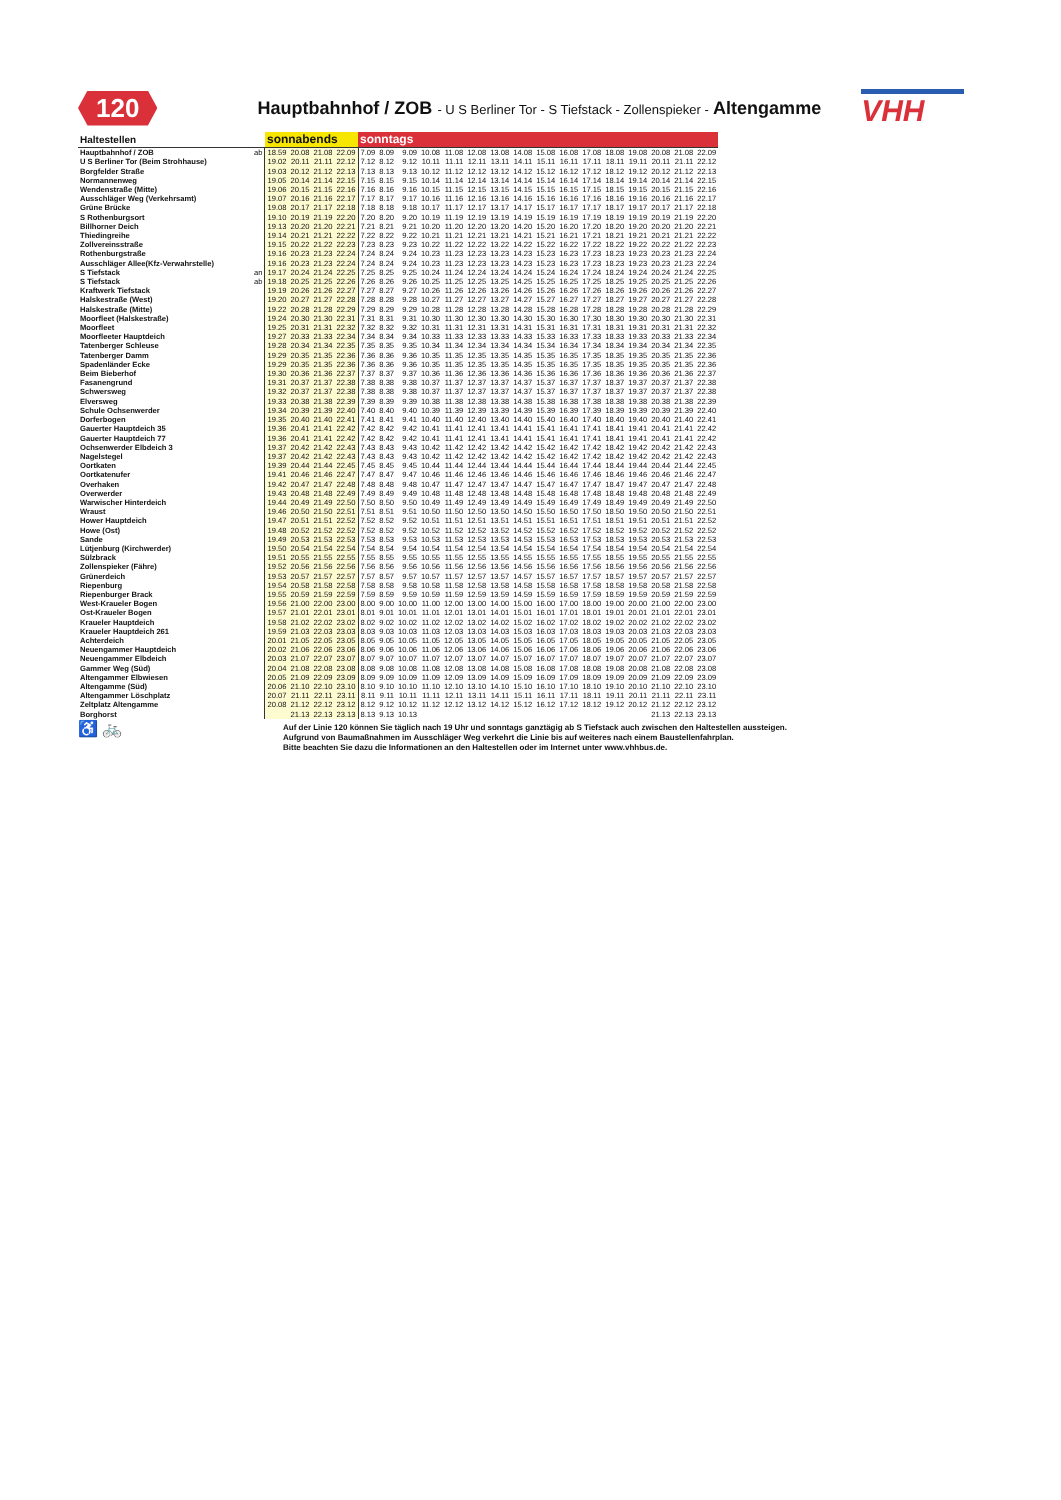120
Hauptbahnhof / ZOB - U S Berliner Tor - S Tiefstack - Zollenspieker - Altengamme
VHH
| Haltestellen | | sonnabends | | | | sonntags | | | | | | | | | | | | | | | |
| --- | --- | --- | --- | --- | --- | --- | --- | --- | --- | --- | --- | --- | --- | --- | --- | --- | --- | --- | --- | --- | --- |
| Hauptbahnhof / ZOB | ab | 18.59 | 20.08 | 21.08 | 22.09 | 7.09 | 8.09 | 9.09 | 10.08 | 11.08 | 12.08 | 13.08 | 14.08 | 15.08 | 16.08 | 17.08 | 18.08 | 19.08 | 20.08 | 21.08 | 22.09 |
| U S Berliner Tor (Beim Strohhause) | | 19.02 | 20.11 | 21.11 | 22.12 | 7.12 | 8.12 | 9.12 | 10.11 | 11.11 | 12.11 | 13.11 | 14.11 | 15.11 | 16.11 | 17.11 | 18.11 | 19.11 | 20.11 | 21.11 | 22.12 |
| Borgfelder Straße | | 19.03 | 20.12 | 21.12 | 22.13 | 7.13 | 8.13 | 9.13 | 10.12 | 11.12 | 12.12 | 13.12 | 14.12 | 15.12 | 16.12 | 17.12 | 18.12 | 19.12 | 20.12 | 21.12 | 22.13 |
| Normannenweg | | 19.05 | 20.14 | 21.14 | 22.15 | 7.15 | 8.15 | 9.15 | 10.14 | 11.14 | 12.14 | 13.14 | 14.14 | 15.14 | 16.14 | 17.14 | 18.14 | 19.14 | 20.14 | 21.14 | 22.15 |
| Wendenstraße (Mitte) | | 19.06 | 20.15 | 21.15 | 22.16 | 7.16 | 8.16 | 9.16 | 10.15 | 11.15 | 12.15 | 13.15 | 14.15 | 15.15 | 16.15 | 17.15 | 18.15 | 19.15 | 20.15 | 21.15 | 22.16 |
| Ausschläger Weg (Verkehrsamt) | | 19.07 | 20.16 | 21.16 | 22.17 | 7.17 | 8.17 | 9.17 | 10.16 | 11.16 | 12.16 | 13.16 | 14.16 | 15.16 | 16.16 | 17.16 | 18.16 | 19.16 | 20.16 | 21.16 | 22.17 |
| Grüne Brücke | | 19.08 | 20.17 | 21.17 | 22.18 | 7.18 | 8.18 | 9.18 | 10.17 | 11.17 | 12.17 | 13.17 | 14.17 | 15.17 | 16.17 | 17.17 | 18.17 | 19.17 | 20.17 | 21.17 | 22.18 |
| S Rothenburgsort | | 19.10 | 20.19 | 21.19 | 22.20 | 7.20 | 8.20 | 9.20 | 10.19 | 11.19 | 12.19 | 13.19 | 14.19 | 15.19 | 16.19 | 17.19 | 18.19 | 19.19 | 20.19 | 21.19 | 22.20 |
| Billhorner Deich | | 19.13 | 20.20 | 21.20 | 22.21 | 7.21 | 8.21 | 9.21 | 10.20 | 11.20 | 12.20 | 13.20 | 14.20 | 15.20 | 16.20 | 17.20 | 18.20 | 19.20 | 20.20 | 21.20 | 22.21 |
| Thiedingreihe | | 19.14 | 20.21 | 21.21 | 22.22 | 7.22 | 8.22 | 9.22 | 10.21 | 11.21 | 12.21 | 13.21 | 14.21 | 15.21 | 16.21 | 17.21 | 18.21 | 19.21 | 20.21 | 21.21 | 22.22 |
| Zollvereinsstraße | | 19.15 | 20.22 | 21.22 | 22.23 | 7.23 | 8.23 | 9.23 | 10.22 | 11.22 | 12.22 | 13.22 | 14.22 | 15.22 | 16.22 | 17.22 | 18.22 | 19.22 | 20.22 | 21.22 | 22.23 |
| Rothenburgstraße | | 19.16 | 20.23 | 21.23 | 22.24 | 7.24 | 8.24 | 9.24 | 10.23 | 11.23 | 12.23 | 13.23 | 14.23 | 15.23 | 16.23 | 17.23 | 18.23 | 19.23 | 20.23 | 21.23 | 22.24 |
| Ausschläger Allee(Kfz-Verwahrstelle) | | 19.16 | 20.23 | 21.23 | 22.24 | 7.24 | 8.24 | 9.24 | 10.23 | 11.23 | 12.23 | 13.23 | 14.23 | 15.23 | 16.23 | 17.23 | 18.23 | 19.23 | 20.23 | 21.23 | 22.24 |
| S Tiefstack | an | 19.17 | 20.24 | 21.24 | 22.25 | 7.25 | 8.25 | 9.25 | 10.24 | 11.24 | 12.24 | 13.24 | 14.24 | 15.24 | 16.24 | 17.24 | 18.24 | 19.24 | 20.24 | 21.24 | 22.25 |
| S Tiefstack | ab | 19.18 | 20.25 | 21.25 | 22.26 | 7.26 | 8.26 | 9.26 | 10.25 | 11.25 | 12.25 | 13.25 | 14.25 | 15.25 | 16.25 | 17.25 | 18.25 | 19.25 | 20.25 | 21.25 | 22.26 |
| Kraftwerk Tiefstack | | 19.19 | 20.26 | 21.26 | 22.27 | 7.27 | 8.27 | 9.27 | 10.26 | 11.26 | 12.26 | 13.26 | 14.26 | 15.26 | 16.26 | 17.26 | 18.26 | 19.26 | 20.26 | 21.26 | 22.27 |
| Halskestraße (West) | | 19.20 | 20.27 | 21.27 | 22.28 | 7.28 | 8.28 | 9.28 | 10.27 | 11.27 | 12.27 | 13.27 | 14.27 | 15.27 | 16.27 | 17.27 | 18.27 | 19.27 | 20.27 | 21.27 | 22.28 |
| Halskestraße (Mitte) | | 19.22 | 20.28 | 21.28 | 22.29 | 7.29 | 8.29 | 9.29 | 10.28 | 11.28 | 12.28 | 13.28 | 14.28 | 15.28 | 16.28 | 17.28 | 18.28 | 19.28 | 20.28 | 21.28 | 22.29 |
| Moorfleet (Halskestraße) | | 19.24 | 20.30 | 21.30 | 22.31 | 7.31 | 8.31 | 9.31 | 10.30 | 11.30 | 12.30 | 13.30 | 14.30 | 15.30 | 16.30 | 17.30 | 18.30 | 19.30 | 20.30 | 21.30 | 22.31 |
| Moorfleet | | 19.25 | 20.31 | 21.31 | 22.32 | 7.32 | 8.32 | 9.32 | 10.31 | 11.31 | 12.31 | 13.31 | 14.31 | 15.31 | 16.31 | 17.31 | 18.31 | 19.31 | 20.31 | 21.31 | 22.32 |
| Moorfleeter Hauptdeich | | 19.27 | 20.33 | 21.33 | 22.34 | 7.34 | 8.34 | 9.34 | 10.33 | 11.33 | 12.33 | 13.33 | 14.33 | 15.33 | 16.33 | 17.33 | 18.33 | 19.33 | 20.33 | 21.33 | 22.34 |
| Tatenberger Schleuse | | 19.28 | 20.34 | 21.34 | 22.35 | 7.35 | 8.35 | 9.35 | 10.34 | 11.34 | 12.34 | 13.34 | 14.34 | 15.34 | 16.34 | 17.34 | 18.34 | 19.34 | 20.34 | 21.34 | 22.35 |
| Tatenberger Damm | | 19.29 | 20.35 | 21.35 | 22.36 | 7.36 | 8.36 | 9.36 | 10.35 | 11.35 | 12.35 | 13.35 | 14.35 | 15.35 | 16.35 | 17.35 | 18.35 | 19.35 | 20.35 | 21.35 | 22.36 |
| Spadenländer Ecke | | 19.29 | 20.35 | 21.35 | 22.36 | 7.36 | 8.36 | 9.36 | 10.35 | 11.35 | 12.35 | 13.35 | 14.35 | 15.35 | 16.35 | 17.35 | 18.35 | 19.35 | 20.35 | 21.35 | 22.36 |
| Beim Bieberhof | | 19.30 | 20.36 | 21.36 | 22.37 | 7.37 | 8.37 | 9.37 | 10.36 | 11.36 | 12.36 | 13.36 | 14.36 | 15.36 | 16.36 | 17.36 | 18.36 | 19.36 | 20.36 | 21.36 | 22.37 |
| Fasanengrund | | 19.31 | 20.37 | 21.37 | 22.38 | 7.38 | 8.38 | 9.38 | 10.37 | 11.37 | 12.37 | 13.37 | 14.37 | 15.37 | 16.37 | 17.37 | 18.37 | 19.37 | 20.37 | 21.37 | 22.38 |
| Schwersweg | | 19.32 | 20.37 | 21.37 | 22.38 | 7.38 | 8.38 | 9.38 | 10.37 | 11.37 | 12.37 | 13.37 | 14.37 | 15.37 | 16.37 | 17.37 | 18.37 | 19.37 | 20.37 | 21.37 | 22.38 |
| Elversweg | | 19.33 | 20.38 | 21.38 | 22.39 | 7.39 | 8.39 | 9.39 | 10.38 | 11.38 | 12.38 | 13.38 | 14.38 | 15.38 | 16.38 | 17.38 | 18.38 | 19.38 | 20.38 | 21.38 | 22.39 |
| Schule Ochsenwerder | | 19.34 | 20.39 | 21.39 | 22.40 | 7.40 | 8.40 | 9.40 | 10.39 | 11.39 | 12.39 | 13.39 | 14.39 | 15.39 | 16.39 | 17.39 | 18.39 | 19.39 | 20.39 | 21.39 | 22.40 |
| Dorferbogen | | 19.35 | 20.40 | 21.40 | 22.41 | 7.41 | 8.41 | 9.41 | 10.40 | 11.40 | 12.40 | 13.40 | 14.40 | 15.40 | 16.40 | 17.40 | 18.40 | 19.40 | 20.40 | 21.40 | 22.41 |
| Gauerter Hauptdeich 35 | | 19.36 | 20.41 | 21.41 | 22.42 | 7.42 | 8.42 | 9.42 | 10.41 | 11.41 | 12.41 | 13.41 | 14.41 | 15.41 | 16.41 | 17.41 | 18.41 | 19.41 | 20.41 | 21.41 | 22.42 |
| Gauerter Hauptdeich 77 | | 19.36 | 20.41 | 21.41 | 22.42 | 7.42 | 8.42 | 9.42 | 10.41 | 11.41 | 12.41 | 13.41 | 14.41 | 15.41 | 16.41 | 17.41 | 18.41 | 19.41 | 20.41 | 21.41 | 22.42 |
| Ochsenwerder Elbdeich 3 | | 19.37 | 20.42 | 21.42 | 22.43 | 7.43 | 8.43 | 9.43 | 10.42 | 11.42 | 12.42 | 13.42 | 14.42 | 15.42 | 16.42 | 17.42 | 18.42 | 19.42 | 20.42 | 21.42 | 22.43 |
| Nagelstegel | | 19.37 | 20.42 | 21.42 | 22.43 | 7.43 | 8.43 | 9.43 | 10.42 | 11.42 | 12.42 | 13.42 | 14.42 | 15.42 | 16.42 | 17.42 | 18.42 | 19.42 | 20.42 | 21.42 | 22.43 |
| Oortkaten | | 19.39 | 20.44 | 21.44 | 22.45 | 7.45 | 8.45 | 9.45 | 10.44 | 11.44 | 12.44 | 13.44 | 14.44 | 15.44 | 16.44 | 17.44 | 18.44 | 19.44 | 20.44 | 21.44 | 22.45 |
| Oortkatenufer | | 19.41 | 20.46 | 21.46 | 22.47 | 7.47 | 8.47 | 9.47 | 10.46 | 11.46 | 12.46 | 13.46 | 14.46 | 15.46 | 16.46 | 17.46 | 18.46 | 19.46 | 20.46 | 21.46 | 22.47 |
| Overhaken | | 19.42 | 20.47 | 21.47 | 22.48 | 7.48 | 8.48 | 9.48 | 10.47 | 11.47 | 12.47 | 13.47 | 14.47 | 15.47 | 16.47 | 17.47 | 18.47 | 19.47 | 20.47 | 21.47 | 22.48 |
| Overwerder | | 19.43 | 20.48 | 21.48 | 22.49 | 7.49 | 8.49 | 9.49 | 10.48 | 11.48 | 12.48 | 13.48 | 14.48 | 15.48 | 16.48 | 17.48 | 18.48 | 19.48 | 20.48 | 21.48 | 22.49 |
| Warwischer Hinterdeich | | 19.44 | 20.49 | 21.49 | 22.50 | 7.50 | 8.50 | 9.50 | 10.49 | 11.49 | 12.49 | 13.49 | 14.49 | 15.49 | 16.49 | 17.49 | 18.49 | 19.49 | 20.49 | 21.49 | 22.50 |
| Wraust | | 19.46 | 20.50 | 21.50 | 22.51 | 7.51 | 8.51 | 9.51 | 10.50 | 11.50 | 12.50 | 13.50 | 14.50 | 15.50 | 16.50 | 17.50 | 18.50 | 19.50 | 20.50 | 21.50 | 22.51 |
| Hower Hauptdeich | | 19.47 | 20.51 | 21.51 | 22.52 | 7.52 | 8.52 | 9.52 | 10.51 | 11.51 | 12.51 | 13.51 | 14.51 | 15.51 | 16.51 | 17.51 | 18.51 | 19.51 | 20.51 | 21.51 | 22.52 |
| Howe (Ost) | | 19.48 | 20.52 | 21.52 | 22.52 | 7.52 | 8.52 | 9.52 | 10.52 | 11.52 | 12.52 | 13.52 | 14.52 | 15.52 | 16.52 | 17.52 | 18.52 | 19.52 | 20.52 | 21.52 | 22.52 |
| Sande | | 19.49 | 20.53 | 21.53 | 22.53 | 7.53 | 8.53 | 9.53 | 10.53 | 11.53 | 12.53 | 13.53 | 14.53 | 15.53 | 16.53 | 17.53 | 18.53 | 19.53 | 20.53 | 21.53 | 22.53 |
| Lütjenburg (Kirchwerder) | | 19.50 | 20.54 | 21.54 | 22.54 | 7.54 | 8.54 | 9.54 | 10.54 | 11.54 | 12.54 | 13.54 | 14.54 | 15.54 | 16.54 | 17.54 | 18.54 | 19.54 | 20.54 | 21.54 | 22.54 |
| Sülzbrack | | 19.51 | 20.55 | 21.55 | 22.55 | 7.55 | 8.55 | 9.55 | 10.55 | 11.55 | 12.55 | 13.55 | 14.55 | 15.55 | 16.55 | 17.55 | 18.55 | 19.55 | 20.55 | 21.55 | 22.55 |
| Zollenspieker (Fähre) | | 19.52 | 20.56 | 21.56 | 22.56 | 7.56 | 8.56 | 9.56 | 10.56 | 11.56 | 12.56 | 13.56 | 14.56 | 15.56 | 16.56 | 17.56 | 18.56 | 19.56 | 20.56 | 21.56 | 22.56 |
| Grünerdeich | | 19.53 | 20.57 | 21.57 | 22.57 | 7.57 | 8.57 | 9.57 | 10.57 | 11.57 | 12.57 | 13.57 | 14.57 | 15.57 | 16.57 | 17.57 | 18.57 | 19.57 | 20.57 | 21.57 | 22.57 |
| Riepenburg | | 19.54 | 20.58 | 21.58 | 22.58 | 7.58 | 8.58 | 9.58 | 10.58 | 11.58 | 12.58 | 13.58 | 14.58 | 15.58 | 16.58 | 17.58 | 18.58 | 19.58 | 20.58 | 21.58 | 22.58 |
| Riepenburger Brack | | 19.55 | 20.59 | 21.59 | 22.59 | 7.59 | 8.59 | 9.59 | 10.59 | 11.59 | 12.59 | 13.59 | 14.59 | 15.59 | 16.59 | 17.59 | 18.59 | 19.59 | 20.59 | 21.59 | 22.59 |
| West-Kraueler Bogen | | 19.56 | 21.00 | 22.00 | 23.00 | 8.00 | 9.00 | 10.00 | 11.00 | 12.00 | 13.00 | 14.00 | 15.00 | 16.00 | 17.00 | 18.00 | 19.00 | 20.00 | 21.00 | 22.00 | 23.00 |
| Ost-Kraueler Bogen | | 19.57 | 21.01 | 22.01 | 23.01 | 8.01 | 9.01 | 10.01 | 11.01 | 12.01 | 13.01 | 14.01 | 15.01 | 16.01 | 17.01 | 18.01 | 19.01 | 20.01 | 21.01 | 22.01 | 23.01 |
| Kraueler Hauptdeich | | 19.58 | 21.02 | 22.02 | 23.02 | 8.02 | 9.02 | 10.02 | 11.02 | 12.02 | 13.02 | 14.02 | 15.02 | 16.02 | 17.02 | 18.02 | 19.02 | 20.02 | 21.02 | 22.02 | 23.02 |
| Kraueler Hauptdeich 261 | | 19.59 | 21.03 | 22.03 | 23.03 | 8.03 | 9.03 | 10.03 | 11.03 | 12.03 | 13.03 | 14.03 | 15.03 | 16.03 | 17.03 | 18.03 | 19.03 | 20.03 | 21.03 | 22.03 | 23.03 |
| Achterdeich | | 20.01 | 21.05 | 22.05 | 23.05 | 8.05 | 9.05 | 10.05 | 11.05 | 12.05 | 13.05 | 14.05 | 15.05 | 16.05 | 17.05 | 18.05 | 19.05 | 20.05 | 21.05 | 22.05 | 23.05 |
| Neuengammer Hauptdeich | | 20.02 | 21.06 | 22.06 | 23.06 | 8.06 | 9.06 | 10.06 | 11.06 | 12.06 | 13.06 | 14.06 | 15.06 | 16.06 | 17.06 | 18.06 | 19.06 | 20.06 | 21.06 | 22.06 | 23.06 |
| Neuengammer Elbdeich | | 20.03 | 21.07 | 22.07 | 23.07 | 8.07 | 9.07 | 10.07 | 11.07 | 12.07 | 13.07 | 14.07 | 15.07 | 16.07 | 17.07 | 18.07 | 19.07 | 20.07 | 21.07 | 22.07 | 23.07 |
| Gammer Weg (Süd) | | 20.04 | 21.08 | 22.08 | 23.08 | 8.08 | 9.08 | 10.08 | 11.08 | 12.08 | 13.08 | 14.08 | 15.08 | 16.08 | 17.08 | 18.08 | 19.08 | 20.08 | 21.08 | 22.08 | 23.08 |
| Altengammer Elbwiesen | | 20.05 | 21.09 | 22.09 | 23.09 | 8.09 | 9.09 | 10.09 | 11.09 | 12.09 | 13.09 | 14.09 | 15.09 | 16.09 | 17.09 | 18.09 | 19.09 | 20.09 | 21.09 | 22.09 | 23.09 |
| Altengamme (Süd) | | 20.06 | 21.10 | 22.10 | 23.10 | 8.10 | 9.10 | 10.10 | 11.10 | 12.10 | 13.10 | 14.10 | 15.10 | 16.10 | 17.10 | 18.10 | 19.10 | 20.10 | 21.10 | 22.10 | 23.10 |
| Altengammer Löschplatz | | 20.07 | 21.11 | 22.11 | 23.11 | 8.11 | 9.11 | 10.11 | 11.11 | 12.11 | 13.11 | 14.11 | 15.11 | 16.11 | 17.11 | 18.11 | 19.11 | 20.11 | 21.11 | 22.11 | 23.11 |
| Zeltplatz Altengamme | | 20.08 | 21.12 | 22.12 | 23.12 | 8.12 | 9.12 | 10.12 | 11.12 | 12.12 | 13.12 | 14.12 | 15.12 | 16.12 | 17.12 | 18.12 | 19.12 | 20.12 | 21.12 | 22.12 | 23.12 |
| Borghorst | | | 21.13 | 22.13 | 23.13 | 8.13 | 9.13 | 10.13 | | | | | | | | | | | 21.13 | 22.13 | 23.13 |
♿ 🚲
Auf der Linie 120 können Sie täglich nach 19 Uhr und sonntags ganztägig ab S Tiefstack auch zwischen den Haltestellen aussteigen.
Aufgrund von Baumaßnahmen im Ausschläger Weg verkehrt die Linie bis auf weiteres nach einem Baustellenfahrplan.
Bitte beachten Sie dazu die Informationen an den Haltestellen oder im Internet unter www.vhhbus.de.